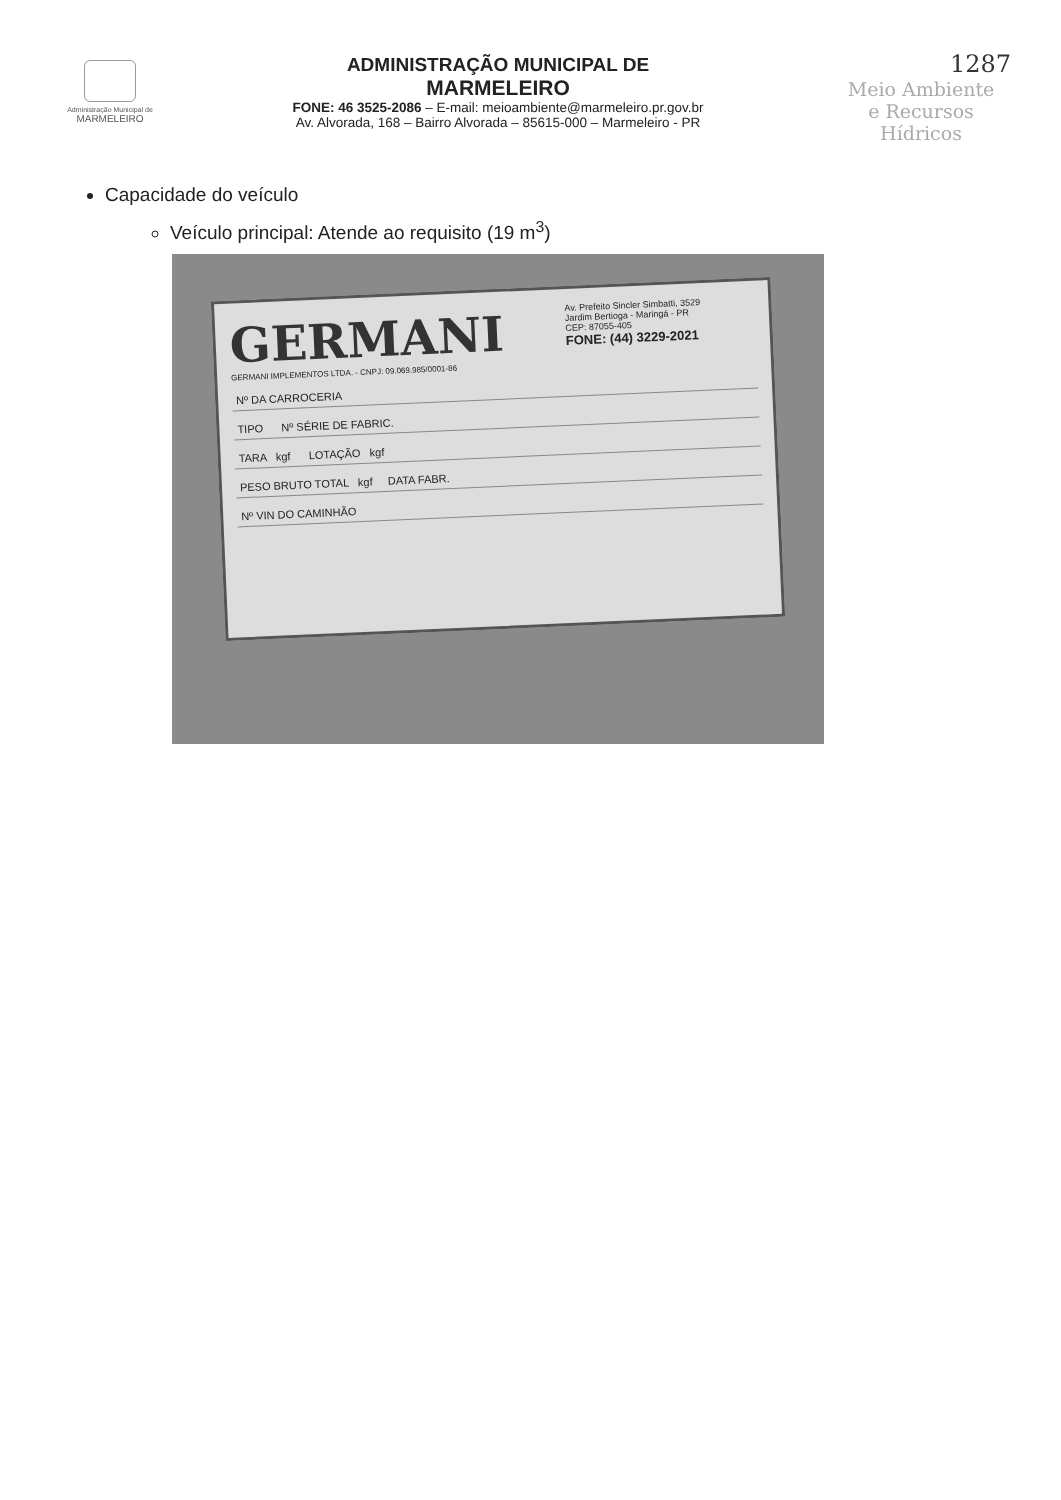Administração Municipal de
MARMELEIRO
ADMINISTRAÇÃO MUNICIPAL DE
MARMELEIRO
FONE: 46 3525-2086 – E-mail: meioambiente@marmeleiro.pr.gov.br
Av. Alvorada, 168 – Bairro Alvorada – 85615-000 – Marmeleiro - PR
1287
Meio Ambiente
e Recursos Hídricos
Capacidade do veículo
Veículo principal: Atende ao requisito (19 m<sup>3</sup>)
Av. Prefeito Sincler Simbatti, 3529
Jardim Bertioga - Maringá - PR
CEP: 87055-405
FONE: (44) 3229-2021
GERMANI
GERMANI IMPLEMENTOS LTDA. - CNPJ: 09.069.985/0001-86
Nº DA CARROCERIA
TIPO Nº SÉRIE DE FABRIC.
TARA kgf LOTAÇÃO kgf
PESO BRUTO TOTAL kgf DATA FABR.
Nº VIN DO CAMINHÃO